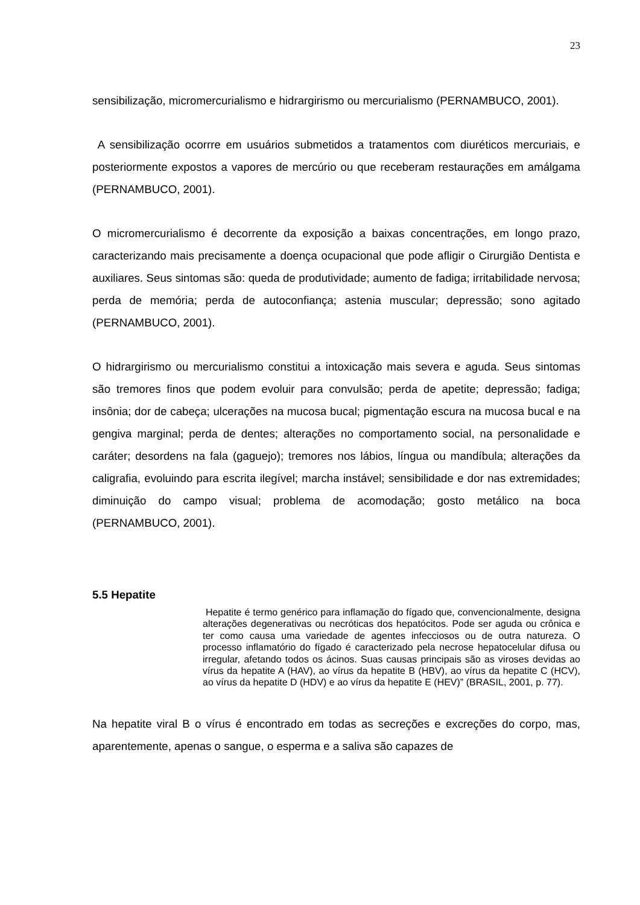23
sensibilização, micromercurialismo e hidrargirismo ou mercurialismo (PERNAMBUCO, 2001).
A sensibilização ocorrre em usuários submetidos a tratamentos com diuréticos mercuriais, e posteriormente expostos a vapores de mercúrio ou que receberam restaurações em amálgama (PERNAMBUCO, 2001).
O micromercurialismo é decorrente da exposição a baixas concentrações, em longo prazo, caracterizando mais precisamente a doença ocupacional que pode afligir o Cirurgião Dentista e auxiliares. Seus sintomas são: queda de produtividade; aumento de fadiga; irritabilidade nervosa; perda de memória; perda de autoconfiança; astenia muscular; depressão; sono agitado (PERNAMBUCO, 2001).
O hidrargirismo ou mercurialismo constitui a intoxicação mais severa e aguda. Seus sintomas são tremores finos que podem evoluir para convulsão; perda de apetite; depressão; fadiga; insônia; dor de cabeça; ulcerações na mucosa bucal; pigmentação escura na mucosa bucal e na gengiva marginal; perda de dentes; alterações no comportamento social, na personalidade e caráter; desordens na fala (gaguejo); tremores nos lábios, língua ou mandíbula; alterações da caligrafia, evoluindo para escrita ilegível; marcha instável; sensibilidade e dor nas extremidades; diminuição do campo visual; problema de acomodação; gosto metálico na boca (PERNAMBUCO, 2001).
5.5 Hepatite
Hepatite é termo genérico para inflamação do fígado que, convencionalmente, designa alterações degenerativas ou necróticas dos hepatócitos. Pode ser aguda ou crônica e ter como causa uma variedade de agentes infecciosos ou de outra natureza. O processo inflamatório do fígado é caracterizado pela necrose hepatocelular difusa ou irregular, afetando todos os ácinos. Suas causas principais são as viroses devidas ao vírus da hepatite A (HAV), ao vírus da hepatite B (HBV), ao vírus da hepatite C (HCV), ao vírus da hepatite D (HDV) e ao vírus da hepatite E (HEV)” (BRASIL, 2001, p. 77).
Na hepatite viral B o vírus é encontrado em todas as secreções e excreções do corpo, mas, aparentemente, apenas o sangue, o esperma e a saliva são capazes de